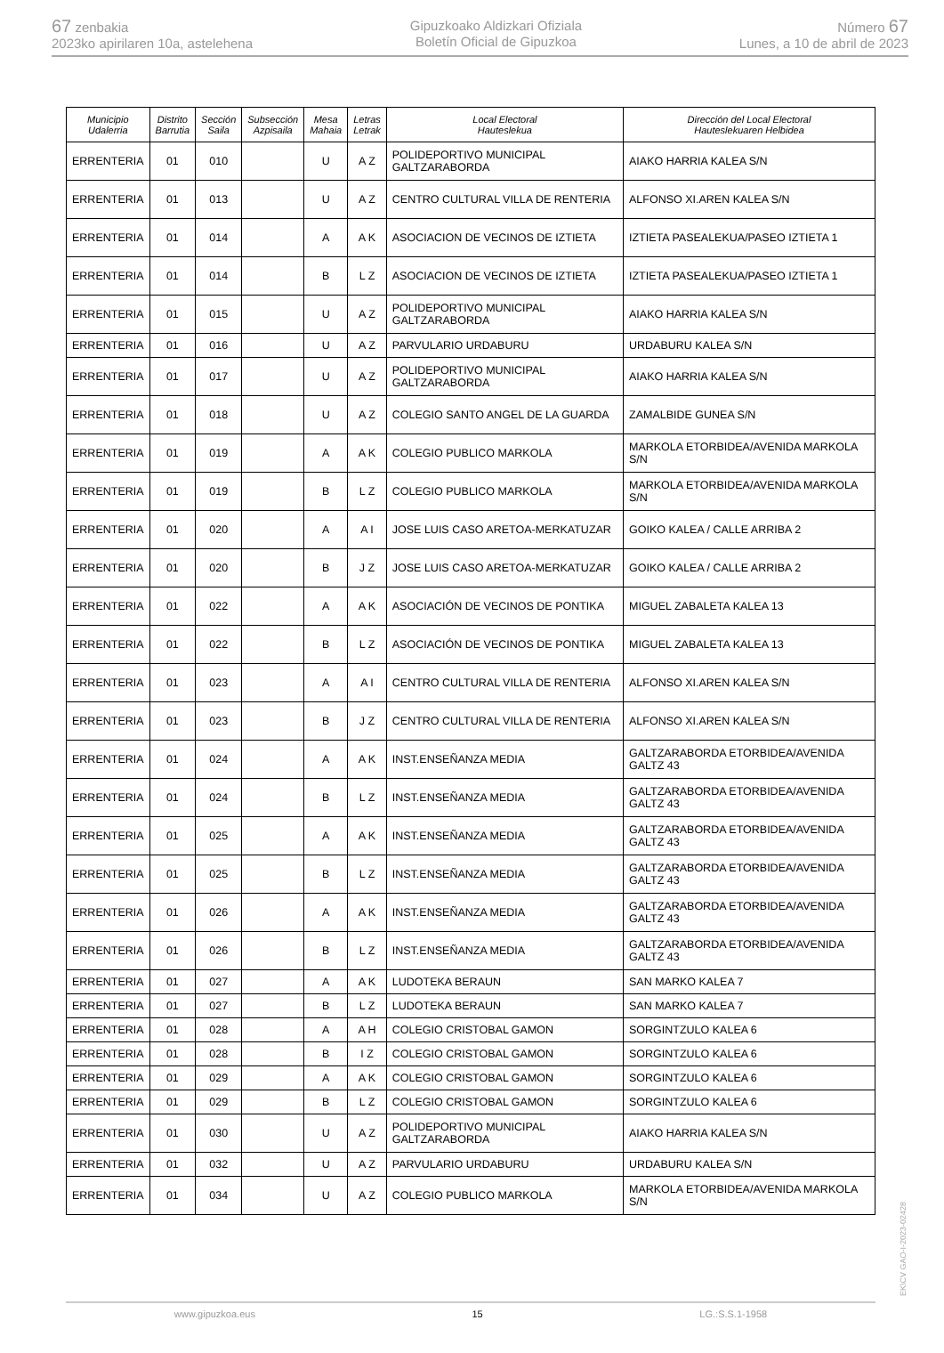67 zenbakia
2023ko apirilaren 10a, astelehena
Gipuzkoako Aldizkari Ofiziala
Boletín Oficial de Gipuzkoa
Número 67
Lunes, a 10 de abril de 2023
| Municipio Udalerria | Distrito Barrutia | Sección Saila | Subsección Azpisaila | Mesa Mahaia | Letras Letrak | Local Electoral Hauteslekua | Dirección del Local Electoral Hauteslekuaren Helbidea |
| --- | --- | --- | --- | --- | --- | --- | --- |
| ERRENTERIA | 01 | 010 | | U | A Z | POLIDEPORTIVO MUNICIPAL GALTZARABORDA | AIAKO HARRIA KALEA S/N |
| ERRENTERIA | 01 | 013 | | U | A Z | CENTRO CULTURAL VILLA DE RENTERIA | ALFONSO XI.AREN KALEA S/N |
| ERRENTERIA | 01 | 014 | | A | A K | ASOCIACION DE VECINOS DE IZTIETA | IZTIETA PASEALEKUA/PASEO IZTIETA 1 |
| ERRENTERIA | 01 | 014 | | B | L Z | ASOCIACION DE VECINOS DE IZTIETA | IZTIETA PASEALEKUA/PASEO IZTIETA 1 |
| ERRENTERIA | 01 | 015 | | U | A Z | POLIDEPORTIVO MUNICIPAL GALTZARABORDA | AIAKO HARRIA KALEA S/N |
| ERRENTERIA | 01 | 016 | | U | A Z | PARVULARIO URDABURU | URDABURU KALEA S/N |
| ERRENTERIA | 01 | 017 | | U | A Z | POLIDEPORTIVO MUNICIPAL GALTZARABORDA | AIAKO HARRIA KALEA S/N |
| ERRENTERIA | 01 | 018 | | U | A Z | COLEGIO SANTO ANGEL DE LA GUARDA | ZAMALBIDE GUNEA S/N |
| ERRENTERIA | 01 | 019 | | A | A K | COLEGIO PUBLICO MARKOLA | MARKOLA ETORBIDEA/AVENIDA MARKOLA S/N |
| ERRENTERIA | 01 | 019 | | B | L Z | COLEGIO PUBLICO MARKOLA | MARKOLA ETORBIDEA/AVENIDA MARKOLA S/N |
| ERRENTERIA | 01 | 020 | | A | A I | JOSE LUIS CASO ARETOA-MERKATUZAR | GOIKO KALEA / CALLE ARRIBA 2 |
| ERRENTERIA | 01 | 020 | | B | J Z | JOSE LUIS CASO ARETOA-MERKATUZAR | GOIKO KALEA / CALLE ARRIBA 2 |
| ERRENTERIA | 01 | 022 | | A | A K | ASOCIACIÓN DE VECINOS DE PONTIKA | MIGUEL ZABALETA KALEA 13 |
| ERRENTERIA | 01 | 022 | | B | L Z | ASOCIACIÓN DE VECINOS DE PONTIKA | MIGUEL ZABALETA KALEA 13 |
| ERRENTERIA | 01 | 023 | | A | A I | CENTRO CULTURAL VILLA DE RENTERIA | ALFONSO XI.AREN KALEA S/N |
| ERRENTERIA | 01 | 023 | | B | J Z | CENTRO CULTURAL VILLA DE RENTERIA | ALFONSO XI.AREN KALEA S/N |
| ERRENTERIA | 01 | 024 | | A | A K | INST.ENSEÑANZA MEDIA | GALTZARABORDA ETORBIDEA/AVENIDA GALTZ 43 |
| ERRENTERIA | 01 | 024 | | B | L Z | INST.ENSEÑANZA MEDIA | GALTZARABORDA ETORBIDEA/AVENIDA GALTZ 43 |
| ERRENTERIA | 01 | 025 | | A | A K | INST.ENSEÑANZA MEDIA | GALTZARABORDA ETORBIDEA/AVENIDA GALTZ 43 |
| ERRENTERIA | 01 | 025 | | B | L Z | INST.ENSEÑANZA MEDIA | GALTZARABORDA ETORBIDEA/AVENIDA GALTZ 43 |
| ERRENTERIA | 01 | 026 | | A | A K | INST.ENSEÑANZA MEDIA | GALTZARABORDA ETORBIDEA/AVENIDA GALTZ 43 |
| ERRENTERIA | 01 | 026 | | B | L Z | INST.ENSEÑANZA MEDIA | GALTZARABORDA ETORBIDEA/AVENIDA GALTZ 43 |
| ERRENTERIA | 01 | 027 | | A | A K | LUDOTEKA BERAUN | SAN MARKO KALEA 7 |
| ERRENTERIA | 01 | 027 | | B | L Z | LUDOTEKA BERAUN | SAN MARKO KALEA 7 |
| ERRENTERIA | 01 | 028 | | A | A H | COLEGIO CRISTOBAL GAMON | SORGINTZULO KALEA 6 |
| ERRENTERIA | 01 | 028 | | B | I Z | COLEGIO CRISTOBAL GAMON | SORGINTZULO KALEA 6 |
| ERRENTERIA | 01 | 029 | | A | A K | COLEGIO CRISTOBAL GAMON | SORGINTZULO KALEA 6 |
| ERRENTERIA | 01 | 029 | | B | L Z | COLEGIO CRISTOBAL GAMON | SORGINTZULO KALEA 6 |
| ERRENTERIA | 01 | 030 | | U | A Z | POLIDEPORTIVO MUNICIPAL GALTZARABORDA | AIAKO HARRIA KALEA S/N |
| ERRENTERIA | 01 | 032 | | U | A Z | PARVULARIO URDABURU | URDABURU KALEA S/N |
| ERRENTERIA | 01 | 034 | | U | A Z | COLEGIO PUBLICO MARKOLA | MARKOLA ETORBIDEA/AVENIDA MARKOLA S/N |
EK\CV GAO-I-2023-02428
www.gipuzkoa.eus 15 LG.:S.S.1-1958